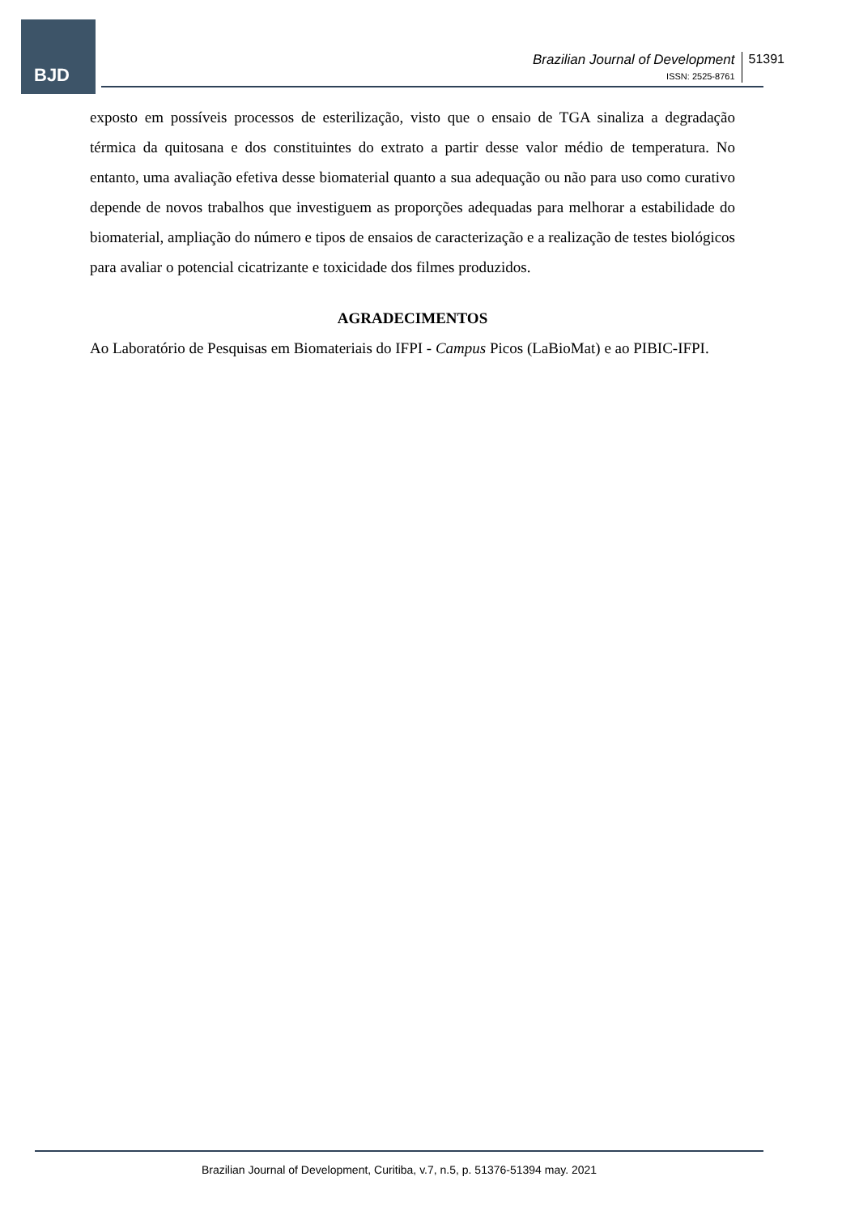BJD
Brazilian Journal of Development
ISSN: 2525-8761
51391
exposto em possíveis processos de esterilização, visto que o ensaio de TGA sinaliza a degradação térmica da quitosana e dos constituintes do extrato a partir desse valor médio de temperatura. No entanto, uma avaliação efetiva desse biomaterial quanto a sua adequação ou não para uso como curativo depende de novos trabalhos que investiguem as proporções adequadas para melhorar a estabilidade do biomaterial, ampliação do número e tipos de ensaios de caracterização e a realização de testes biológicos para avaliar o potencial cicatrizante e toxicidade dos filmes produzidos.
AGRADECIMENTOS
Ao Laboratório de Pesquisas em Biomateriais do IFPI - Campus Picos (LaBioMat) e ao PIBIC-IFPI.
Brazilian Journal of Development, Curitiba, v.7, n.5, p. 51376-51394 may. 2021